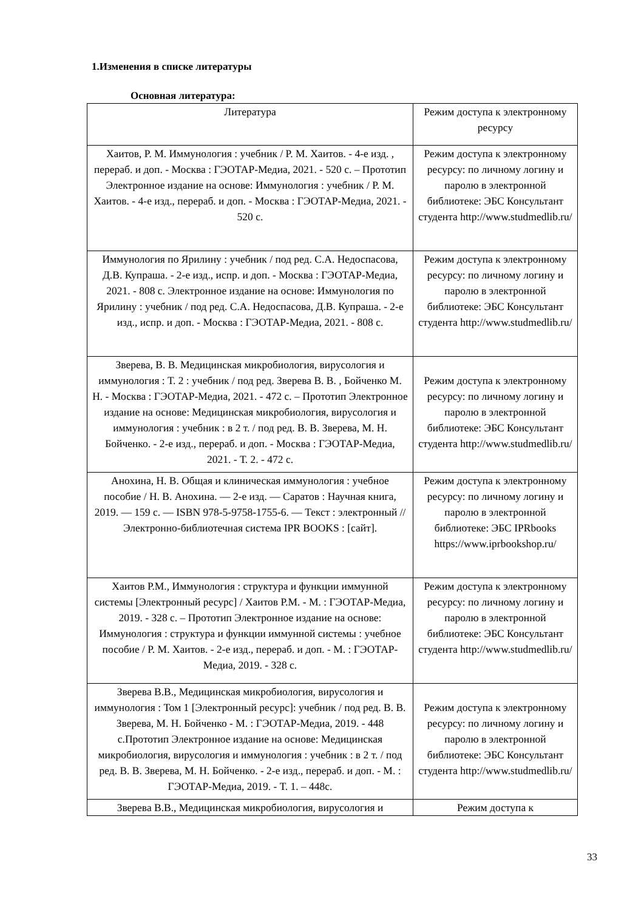1.Изменения в списке литературы
Основная литература:
| Литература | Режим доступа к электронному ресурсу |
| Хаитов, Р. М. Иммунология : учебник / Р. М. Хаитов. - 4-е изд. , перераб. и доп. - Москва : ГЭОТАР-Медиа, 2021. - 520 с. – Прототип Электронное издание на основе: Иммунология : учебник / Р. М. Хаитов. - 4-е изд., перераб. и доп. - Москва : ГЭОТАР-Медиа, 2021. - 520 с. | Режим доступа к электронному ресурсу: по личному логину и паролю в электронной библиотеке: ЭБС Консультант студента http://www.studmedlib.ru/ |
| Иммунология по Ярилину : учебник / под ред. С.А. Недоспасова, Д.В. Купраша. - 2-е изд., испр. и доп. - Москва : ГЭОТАР-Медиа, 2021. - 808 с. Электронное издание на основе: Иммунология по Ярилину : учебник / под ред. С.А. Недоспасова, Д.В. Купраша. - 2-е изд., испр. и доп. - Москва : ГЭОТАР-Медиа, 2021. - 808 с. | Режим доступа к электронному ресурсу: по личному логину и паролю в электронной библиотеке: ЭБС Консультант студента http://www.studmedlib.ru/ |
| Зверева, В. В. Медицинская микробиология, вирусология и иммунология : Т. 2 : учебник / под ред. Зверева В. В. , Бойченко М. Н. - Москва : ГЭОТАР-Медиа, 2021. - 472 с. – Прототип Электронное издание на основе: Медицинская микробиология, вирусология и иммунология : учебник : в 2 т. / под ред. В. В. Зверева, М. Н. Бойченко. - 2-е изд., перераб. и доп. - Москва : ГЭОТАР-Медиа, 2021. - Т. 2. - 472 с. | Режим доступа к электронному ресурсу: по личному логину и паролю в электронной библиотеке: ЭБС Консультант студента http://www.studmedlib.ru/ |
| Анохина, Н. В. Общая и клиническая иммунология : учебное пособие / Н. В. Анохина. — 2-е изд. — Саратов : Научная книга, 2019. — 159 c. — ISBN 978-5-9758-1755-6. — Текст : электронный // Электронно-библиотечная система IPR BOOKS : [сайт]. | Режим доступа к электронному ресурсу: по личному логину и паролю в электронной библиотеке: ЭБС IPRbooks https://www.iprbookshop.ru/ |
| Хаитов Р.М., Иммунология : структура и функции иммунной системы [Электронный ресурс] / Хаитов Р.М. - М. : ГЭОТАР-Медиа, 2019. - 328 с. – Прототип Электронное издание на основе: Иммунология : структура и функции иммунной системы : учебное пособие / Р. М. Хаитов. - 2-е изд., перераб. и доп. - М. : ГЭОТАР-Медиа, 2019. - 328 с. | Режим доступа к электронному ресурсу: по личному логину и паролю в электронной библиотеке: ЭБС Консультант студента http://www.studmedlib.ru/ |
| Зверева В.В., Медицинская микробиология, вирусология и иммунология : Том 1 [Электронный ресурс]: учебник / под ред. В. В. Зверева, М. Н. Бойченко - М. : ГЭОТАР-Медиа, 2019. - 448 с.Прототип Электронное издание на основе: Медицинская микробиология, вирусология и иммунология : учебник : в 2 т. / под ред. В. В. Зверева, М. Н. Бойченко. - 2-е изд., перераб. и доп. - М. : ГЭОТАР-Медиа, 2019. - Т. 1. – 448с. | Режим доступа к электронному ресурсу: по личному логину и паролю в электронной библиотеке: ЭБС Консультант студента http://www.studmedlib.ru/ |
| Зверева В.В., Медицинская микробиология, вирусология и | Режим доступа к |
33